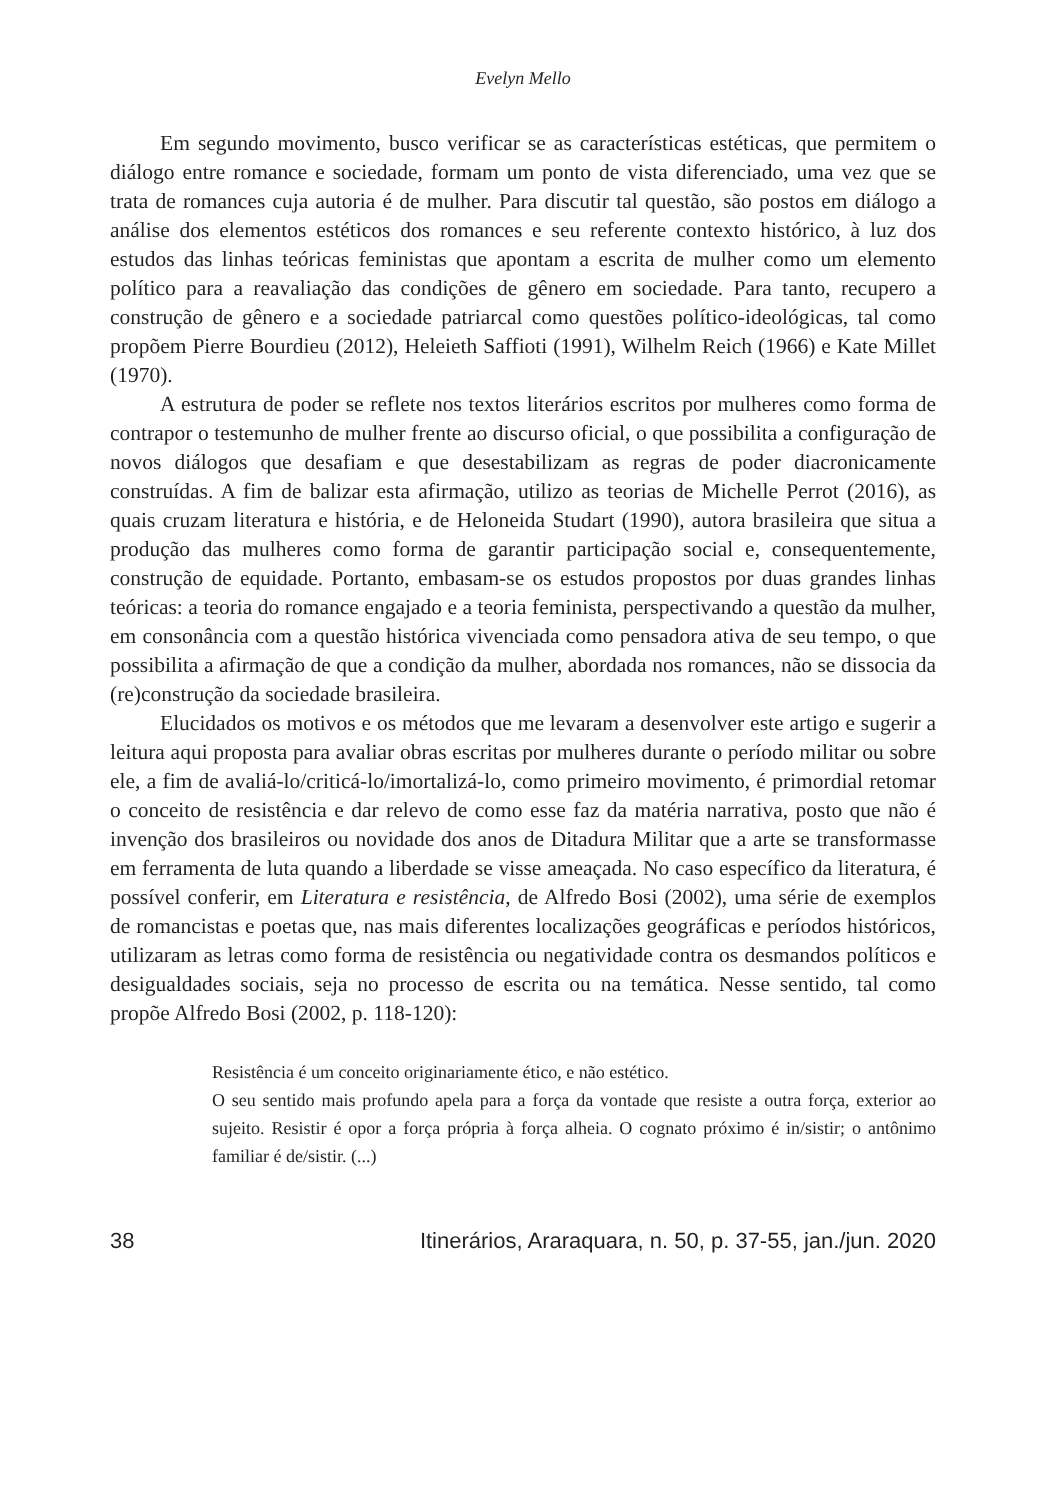Evelyn Mello
Em segundo movimento, busco verificar se as características estéticas, que permitem o diálogo entre romance e sociedade, formam um ponto de vista diferenciado, uma vez que se trata de romances cuja autoria é de mulher. Para discutir tal questão, são postos em diálogo a análise dos elementos estéticos dos romances e seu referente contexto histórico, à luz dos estudos das linhas teóricas feministas que apontam a escrita de mulher como um elemento político para a reavaliação das condições de gênero em sociedade. Para tanto, recupero a construção de gênero e a sociedade patriarcal como questões político-ideológicas, tal como propõem Pierre Bourdieu (2012), Heleieth Saffioti (1991), Wilhelm Reich (1966) e Kate Millet (1970).
A estrutura de poder se reflete nos textos literários escritos por mulheres como forma de contrapor o testemunho de mulher frente ao discurso oficial, o que possibilita a configuração de novos diálogos que desafiam e que desestabilizam as regras de poder diacronicamente construídas. A fim de balizar esta afirmação, utilizo as teorias de Michelle Perrot (2016), as quais cruzam literatura e história, e de Heloneida Studart (1990), autora brasileira que situa a produção das mulheres como forma de garantir participação social e, consequentemente, construção de equidade. Portanto, embasam-se os estudos propostos por duas grandes linhas teóricas: a teoria do romance engajado e a teoria feminista, perspectivando a questão da mulher, em consonância com a questão histórica vivenciada como pensadora ativa de seu tempo, o que possibilita a afirmação de que a condição da mulher, abordada nos romances, não se dissocia da (re)construção da sociedade brasileira.
Elucidados os motivos e os métodos que me levaram a desenvolver este artigo e sugerir a leitura aqui proposta para avaliar obras escritas por mulheres durante o período militar ou sobre ele, a fim de avaliá-lo/criticá-lo/imortalizá-lo, como primeiro movimento, é primordial retomar o conceito de resistência e dar relevo de como esse faz da matéria narrativa, posto que não é invenção dos brasileiros ou novidade dos anos de Ditadura Militar que a arte se transformasse em ferramenta de luta quando a liberdade se visse ameaçada. No caso específico da literatura, é possível conferir, em Literatura e resistência, de Alfredo Bosi (2002), uma série de exemplos de romancistas e poetas que, nas mais diferentes localizações geográficas e períodos históricos, utilizaram as letras como forma de resistência ou negatividade contra os desmandos políticos e desigualdades sociais, seja no processo de escrita ou na temática. Nesse sentido, tal como propõe Alfredo Bosi (2002, p. 118-120):
Resistência é um conceito originariamente ético, e não estético.
O seu sentido mais profundo apela para a força da vontade que resiste a outra força, exterior ao sujeito. Resistir é opor a força própria à força alheia. O cognato próximo é in/sistir; o antônimo familiar é de/sistir. (...)
38 Itinerários, Araraquara, n. 50, p. 37-55, jan./jun. 2020